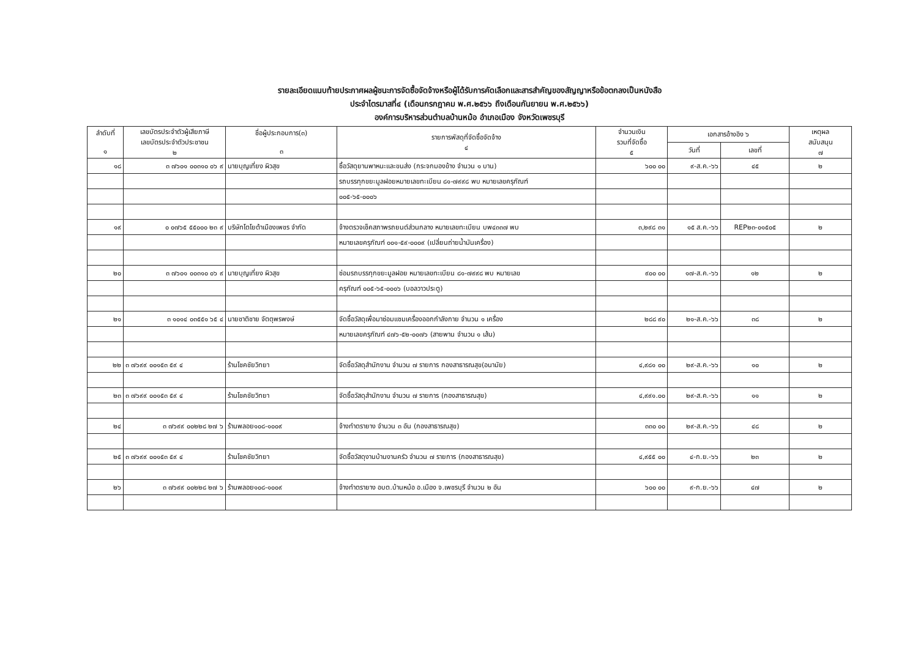รายละเอียดแนบท้ายประกาศผลผู้ชนะการจัดซื้อจัดจ้างหรือผู้ได้รับการคัดเลือกและสารสำคัญของสัญญาหรือข้อตกลงเป็นหนังสือ
ประจำไตรมาสที่๔ (เดือนกรกฎาคม พ.ศ.๒๕๖๖ ถึงเดือนกันยายน พ.ศ.๒๕๖๖)
องค์การบริหารส่วนตำบลบ้านหม้อ อำเภอเมือง จังหวัดเพชรบุรี
| ลำดับที่ ๑ | เลขบัตรประจำตัวผู้เสียภาษี เลขบัตรประจำตัวประชาชน ๒ | ชื่อผู้ประกอบการ(๓) ๓ | รายการพัสดุที่จัดซื้อจัดจ้าง ๔ | จำนวนเงิน รวมที่จัดซื้อ ๕ | เอกสารอ้างอิง ๖ | | เหตุผล สนับสนุน ๗ |
| --- | --- | --- | --- | --- | --- | --- | --- |
| | | | | | วันที่ | เลขที่ | |
| ๑๘ | ๓ ๗๖๐๑ ๐๐๓๑๐ ๐๖ ๙ | นายบุญเที่ยง ผิวสุข | ซื้อวัสดุยานพาหนะและขนส่ง (กระจกมองข้าง จำนวน ๑ บาน) | ๖๐๐ ๐๐ | ๙-ส.ค.-๖๖ | ๔๕ | ๒ |
| | | | รถบรรทุกขยะมูลฝอยหมายเลขทะเบียน ๘๑-๗๙๙๘ พบ หมายเลขครุภัณฑ์ | | | | |
| | | | ๐๐๕-๖๕-๐๐๐๖ | | | | |
| ๑๙ | ๐ ๐๗๖๕ ๕๕๐๐๐ ๒๓ ๙ | บริษัทโตโยต้าเมืองเพชร จำกัด | จ้างตรวจเช็คสภาพรถยนต์ส่วนกลาง หมายเลขทะเบียน บพ๔๓๓๗ พบ | ๓,๒๙๘ ๓๑ | ๑๕ ส.ค.-๖๖ | REP๒๓-๐๑๕๐๕ | ๒ |
| | | | หมายเลขครุภัณฑ์ ๐๐๑-๕๙-๐๐๐๙ (เปลี่ยนถ่ายน้ำมันเครื่อง) | | | | |
| ๒๐ | ๓ ๗๖๐๑ ๐๐๓๑๐ ๐๖ ๙ | นายบุญเที่ยง ผิวสุข | ซ่อมรถบรรทุกขยะมูลฝอย หมายเลขทะเบียน ๘๑-๗๙๙๘ พบ หมายเลข | ๙๐๐ ๐๐ | ๑๗-ส.ค.-๖๖ | ๑๒ | ๒ |
| | | | ครุภัณฑ์ ๐๐๕-๖๕-๐๐๐๖ (บอลวาวประตู) | | | | |
| ๒๑ | ๓ ๑๐๑๔ ๐๓๕๕๑ ๖๕ ๔ | นายชาติชาย จัตตุพรพงษ์ | จัดซื้อวัสดุเพื่อมาซ่อมแซมเครื่องออกกำลังกาย จำนวน ๑ เครื่อง | ๒๘๘ ๙๐ | ๒๑-ส.ค.-๖๖ | ๓๘ | ๒ |
| | | | หมายเลขครุภัณฑ์ ๔๗๖-๕๒-๐๐๗๖ (สายพาน จำนวน ๑ เส้น) | | | | |
| ๒๒ | ๓ ๗๖๙๙ ๐๐๑๕๓ ๕๙ ๔ | ร้านโชคชัยวิทยา | จัดซื้อวัสดุสำนักงาน จำนวน ๗ รายการ กองสาธารณสุข(อนามัย) | ๔,๙๘๑ ๐๐ | ๒๙-ส.ค.-๖๖ | ๑๐ | ๒ |
| ๒๓ | ๓ ๗๖๙๙ ๐๐๑๕๓ ๕๙ ๔ | ร้านโชคชัยวิทยา | จัดซื้อวัสดุสำนักงาน จำนวน ๗ รายการ (กองสาธารณสุข) | ๔,๙๙๑.๐๐ | ๒๙-ส.ค.-๖๖ | ๑๑ | ๒ |
| ๒๔ | ๓ ๗๖๙๙ ๐๐๒๒๘ ๒๗ ๖ | ร้านพลอย๑๐๘-๑๐๐๙ | จ้างทำตรายาง จำนวน ๓ อัน (กองสาธารณสุข) | ๓๓๐ ๐๐ | ๒๙-ส.ค.-๖๖ | ๔๘ | ๒ |
| ๒๕ | ๓ ๗๖๙๙ ๐๐๑๕๓ ๕๙ ๔ | ร้านโชคชัยวิทยา | จัดซื้อวัสดุงานบ้านงานครัว จำนวน ๗ รายการ (กองสาธารณสุข) | ๔,๙๕๕ ๐๐ | ๔-ก.ย.-๖๖ | ๒๓ | ๒ |
| ๒๖ | ๓ ๗๖๙๙ ๐๐๒๒๘ ๒๗ ๖ | ร้านพลอย๑๐๘-๑๐๐๙ | จ้างทำตรายาง อบต.บ้านหม้อ อ.เมือง จ.เพชรบุรี จำนวน ๒ อัน | ๖๐๐ ๐๐ | ๙-ก.ย.-๖๖ | ๔๗ | ๒ |